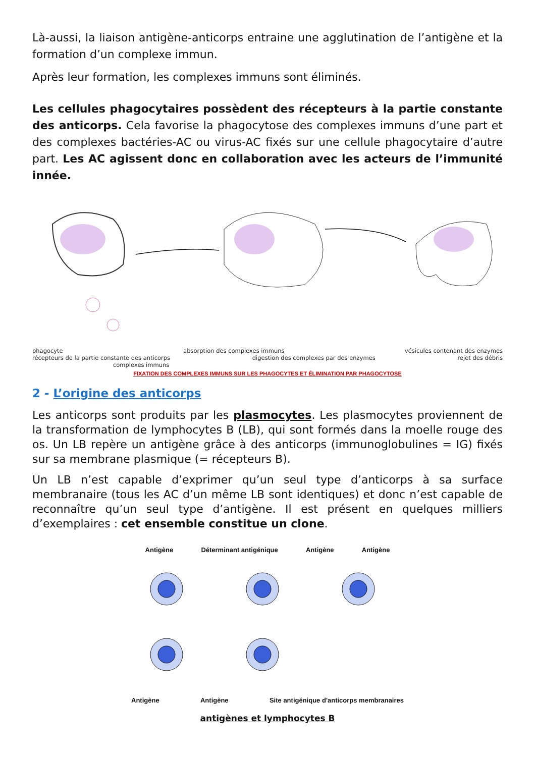Là-aussi, la liaison antigène-anticorps entraine une agglutination de l’antigène et la formation d’un complexe immun.
Après leur formation, les complexes immuns sont éliminés.
Les cellules phagocytaires possèdent des récepteurs à la partie constante des anticorps. Cela favorise la phagocytose des complexes immuns d’une part et des complexes bactéries-AC ou virus-AC fixés sur une cellule phagocytaire d’autre part. Les AC agissent donc en collaboration avec les acteurs de l’immunité innée.
phagocyte absorption des complexes immuns vésicules contenant des enzymes
récepteurs de la partie constante des anticorps digestion des complexes par des enzymes rejet des débris
complexes immuns
FIXATION DES COMPLEXES IMMUNS SUR LES PHAGOCYTES ET ÉLIMINATION PAR PHAGOCYTOSE
2 - L’origine des anticorps
Les anticorps sont produits par les plasmocytes. Les plasmocytes proviennent de la transformation de lymphocytes B (LB), qui sont formés dans la moelle rouge des os. Un LB repère un antigène grâce à des anticorps (immunoglobulines = IG) fixés sur sa membrane plasmique (= récepteurs B).
Un LB n’est capable d’exprimer qu’un seul type d’anticorps à sa surface membranaire (tous les AC d’un même LB sont identiques) et donc n’est capable de reconnaître qu’un seul type d’antigène. Il est présent en quelques milliers d’exemplaires : cet ensemble constitue un clone.
Antigène Déterminant antigénique Antigène Antigène
Antigène Antigène Site antigénique d'anticorps membranaires
antigènes et lymphocytes B